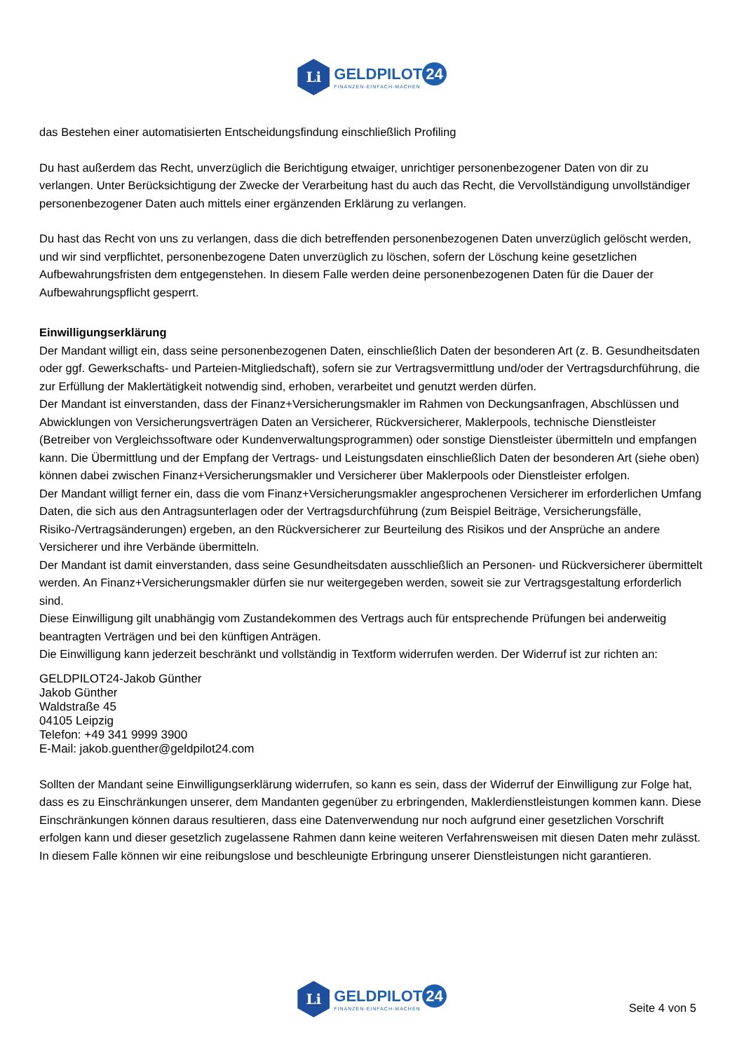Li
GELDPILOT 24
FINANZEN-EINFACH-MACHEN
das Bestehen einer automatisierten Entscheidungsfindung einschließlich Profiling
Du hast außerdem das Recht, unverzüglich die Berichtigung etwaiger, unrichtiger personenbezogener Daten von dir zu verlangen. Unter Berücksichtigung der Zwecke der Verarbeitung hast du auch das Recht, die Vervollständigung unvollständiger personenbezogener Daten auch mittels einer ergänzenden Erklärung zu verlangen.
Du hast das Recht von uns zu verlangen, dass die dich betreffenden personenbezogenen Daten unverzüglich gelöscht werden, und wir sind verpflichtet, personenbezogene Daten unverzüglich zu löschen, sofern der Löschung keine gesetzlichen Aufbewahrungsfristen dem entgegenstehen. In diesem Falle werden deine personenbezogenen Daten für die Dauer der Aufbewahrungspflicht gesperrt.
Einwilligungserklärung
Der Mandant willigt ein, dass seine personenbezogenen Daten, einschließlich Daten der besonderen Art (z. B. Gesundheitsdaten oder ggf. Gewerkschafts- und Parteien-Mitgliedschaft), sofern sie zur Vertragsvermittlung und/oder der Vertragsdurchführung, die zur Erfüllung der Maklertätigkeit notwendig sind, erhoben, verarbeitet und genutzt werden dürfen.
Der Mandant ist einverstanden, dass der Finanz+Versicherungsmakler im Rahmen von Deckungsanfragen, Abschlüssen und Abwicklungen von Versicherungsverträgen Daten an Versicherer, Rückversicherer, Maklerpools, technische Dienstleister (Betreiber von Vergleichssoftware oder Kundenverwaltungsprogrammen) oder sonstige Dienstleister übermitteln und empfangen kann. Die Übermittlung und der Empfang der Vertrags- und Leistungsdaten einschließlich Daten der besonderen Art (siehe oben) können dabei zwischen Finanz+Versicherungsmakler und Versicherer über Maklerpools oder Dienstleister erfolgen.
Der Mandant willigt ferner ein, dass die vom Finanz+Versicherungsmakler angesprochenen Versicherer im erforderlichen Umfang Daten, die sich aus den Antragsunterlagen oder der Vertragsdurchführung (zum Beispiel Beiträge, Versicherungsfälle, Risiko-/Vertragsänderungen) ergeben, an den Rückversicherer zur Beurteilung des Risikos und der Ansprüche an andere Versicherer und ihre Verbände übermitteln.
Der Mandant ist damit einverstanden, dass seine Gesundheitsdaten ausschließlich an Personen- und Rückversicherer übermittelt werden. An Finanz+Versicherungsmakler dürfen sie nur weitergegeben werden, soweit sie zur Vertragsgestaltung erforderlich sind.
Diese Einwilligung gilt unabhängig vom Zustandekommen des Vertrags auch für entsprechende Prüfungen bei anderweitig beantragten Verträgen und bei den künftigen Anträgen.
Die Einwilligung kann jederzeit beschränkt und vollständig in Textform widerrufen werden. Der Widerruf ist zur richten an:
GELDPILOT24-Jakob Günther
Jakob Günther
Waldstraße 45
04105 Leipzig
Telefon: +49 341 9999 3900
E-Mail: jakob.guenther@geldpilot24.com
Sollten der Mandant seine Einwilligungserklärung widerrufen, so kann es sein, dass der Widerruf der Einwilligung zur Folge hat, dass es zu Einschränkungen unserer, dem Mandanten gegenüber zu erbringenden, Maklerdienstleistungen kommen kann. Diese Einschränkungen können daraus resultieren, dass eine Datenverwendung nur noch aufgrund einer gesetzlichen Vorschrift erfolgen kann und dieser gesetzlich zugelassene Rahmen dann keine weiteren Verfahrensweisen mit diesen Daten mehr zulässt. In diesem Falle können wir eine reibungslose und beschleunigte Erbringung unserer Dienstleistungen nicht garantieren.
Li
GELDPILOT 24
FINANZEN-EINFACH-MACHEN
Seite 4 von 5